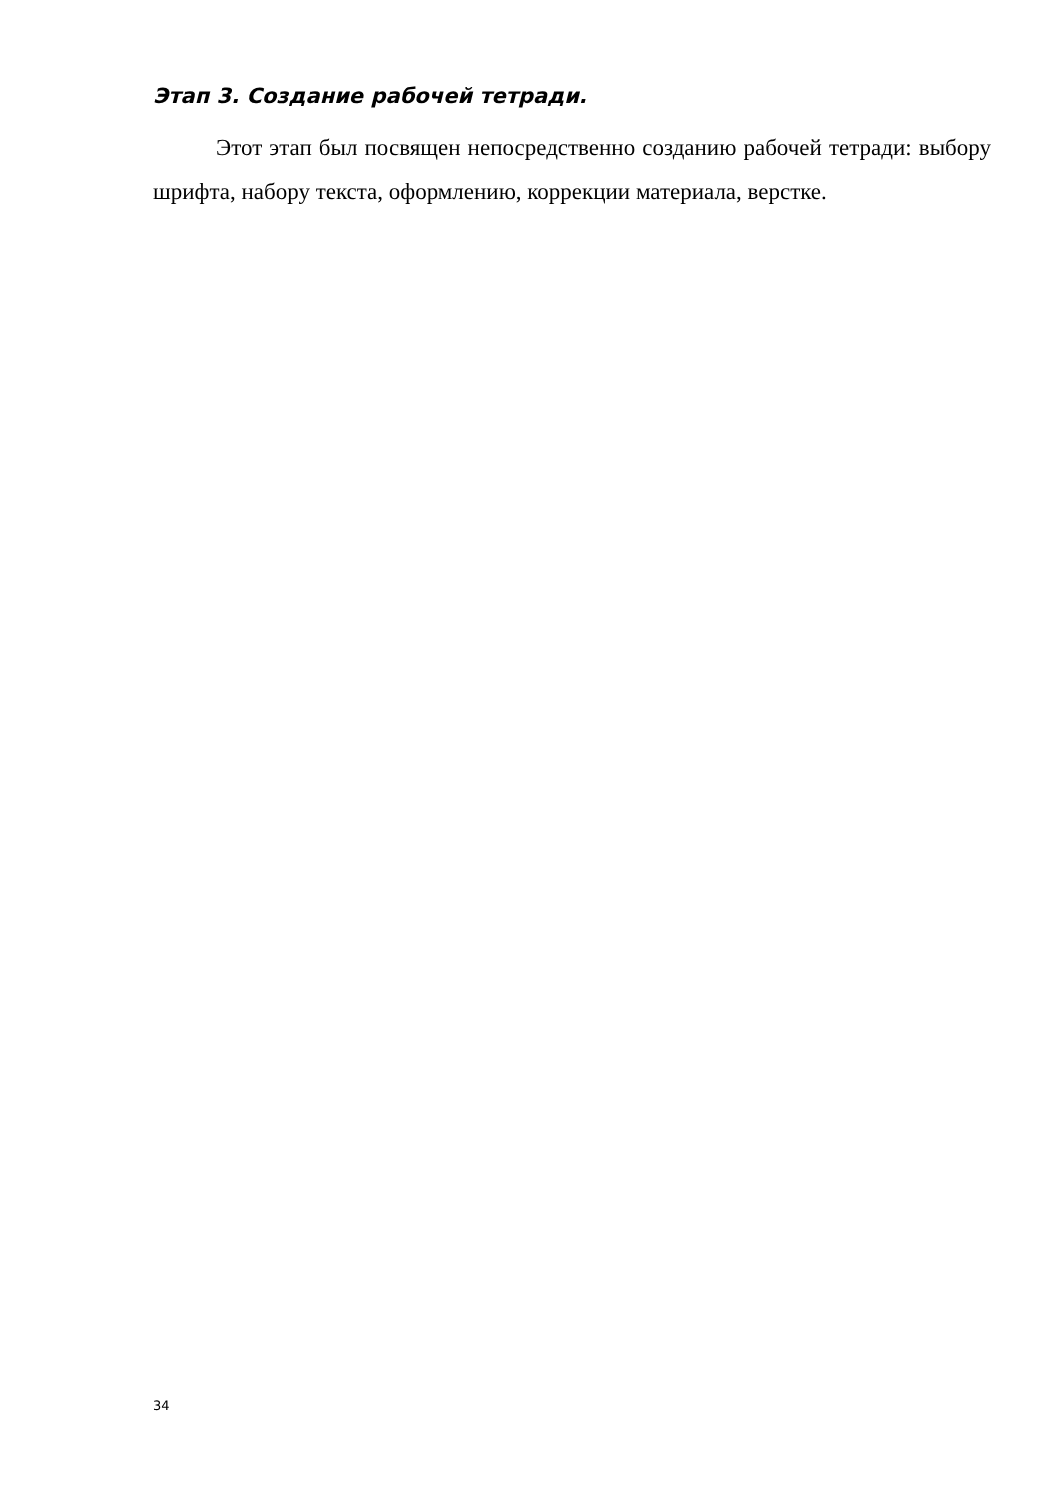Этап 3. Создание рабочей тетради.
Этот этап был посвящен непосредственно созданию рабочей тетради: выбору шрифта, набору текста, оформлению, коррекции материала, верстке.
34